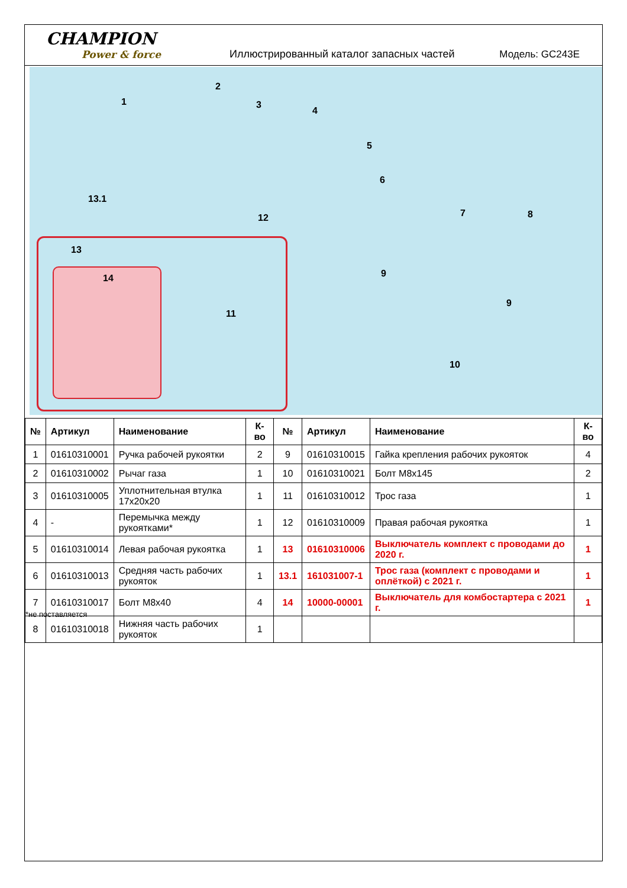CHAMPION
Power & force
Иллюстрированный каталог запасных частей
Модель: GC243E
1
2
3
4
5
6
7 8
9
9
10
11
12
13
13.1
14
| № | Артикул | Наименование | К-во | № | Артикул | Наименование | К-во |
| --- | --- | --- | --- | --- | --- | --- | --- |
| 1 | 01610310001 | Ручка рабочей рукоятки | 2 | 9 | 01610310015 | Гайка крепления рабочих рукояток | 4 |
| 2 | 01610310002 | Рычаг газа | 1 | 10 | 01610310021 | Болт M8x145 | 2 |
| 3 | 01610310005 | Уплотнительная втулка 17x20x20 | 1 | 11 | 01610310012 | Трос газа | 1 |
| 4 | - | Перемычка между рукоятками* | 1 | 12 | 01610310009 | Правая рабочая рукоятка | 1 |
| 5 | 01610310014 | Левая рабочая рукоятка | 1 | 13 | 01610310006 | Выключатель комплект с проводами до 2020 г. | 1 |
| 6 | 01610310013 | Средняя часть рабочих рукояток | 1 | 13.1 | 161031007-1 | Трос газа (комплект с проводами и оплёткой) с 2021 г. | 1 |
| 7 | 01610310017 | Болт M8x40 | 4 | 14 | 10000-00001 | Выключатель для комбостартера с 2021 г. | 1 |
| 8 | 01610310018 | Нижняя часть рабочих рукояток | 1 | | | | |
*не поставляется